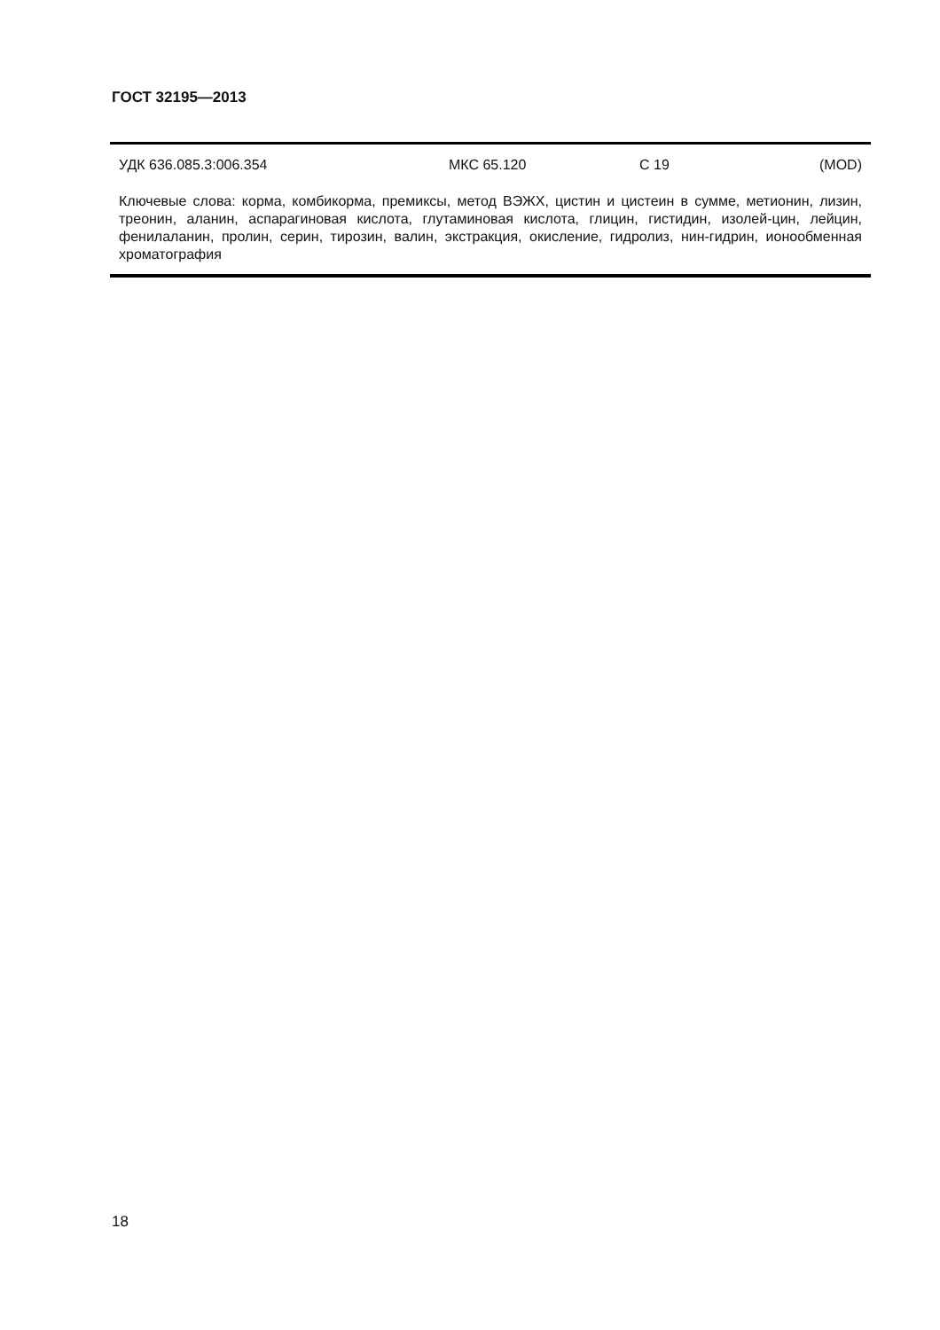ГОСТ 32195—2013
УДК 636.085.3:006.354 МКС 65.120 С 19 (MOD)
Ключевые слова: корма, комбикорма, премиксы, метод ВЭЖХ, цистин и цистеин в сумме, метионин, лизин, треонин, аланин, аспарагиновая кислота, глутаминовая кислота, глицин, гистидин, изолей-цин, лейцин, фенилаланин, пролин, серин, тирозин, валин, экстракция, окисление, гидролиз, нин-гидрин, ионообменная хроматография
18